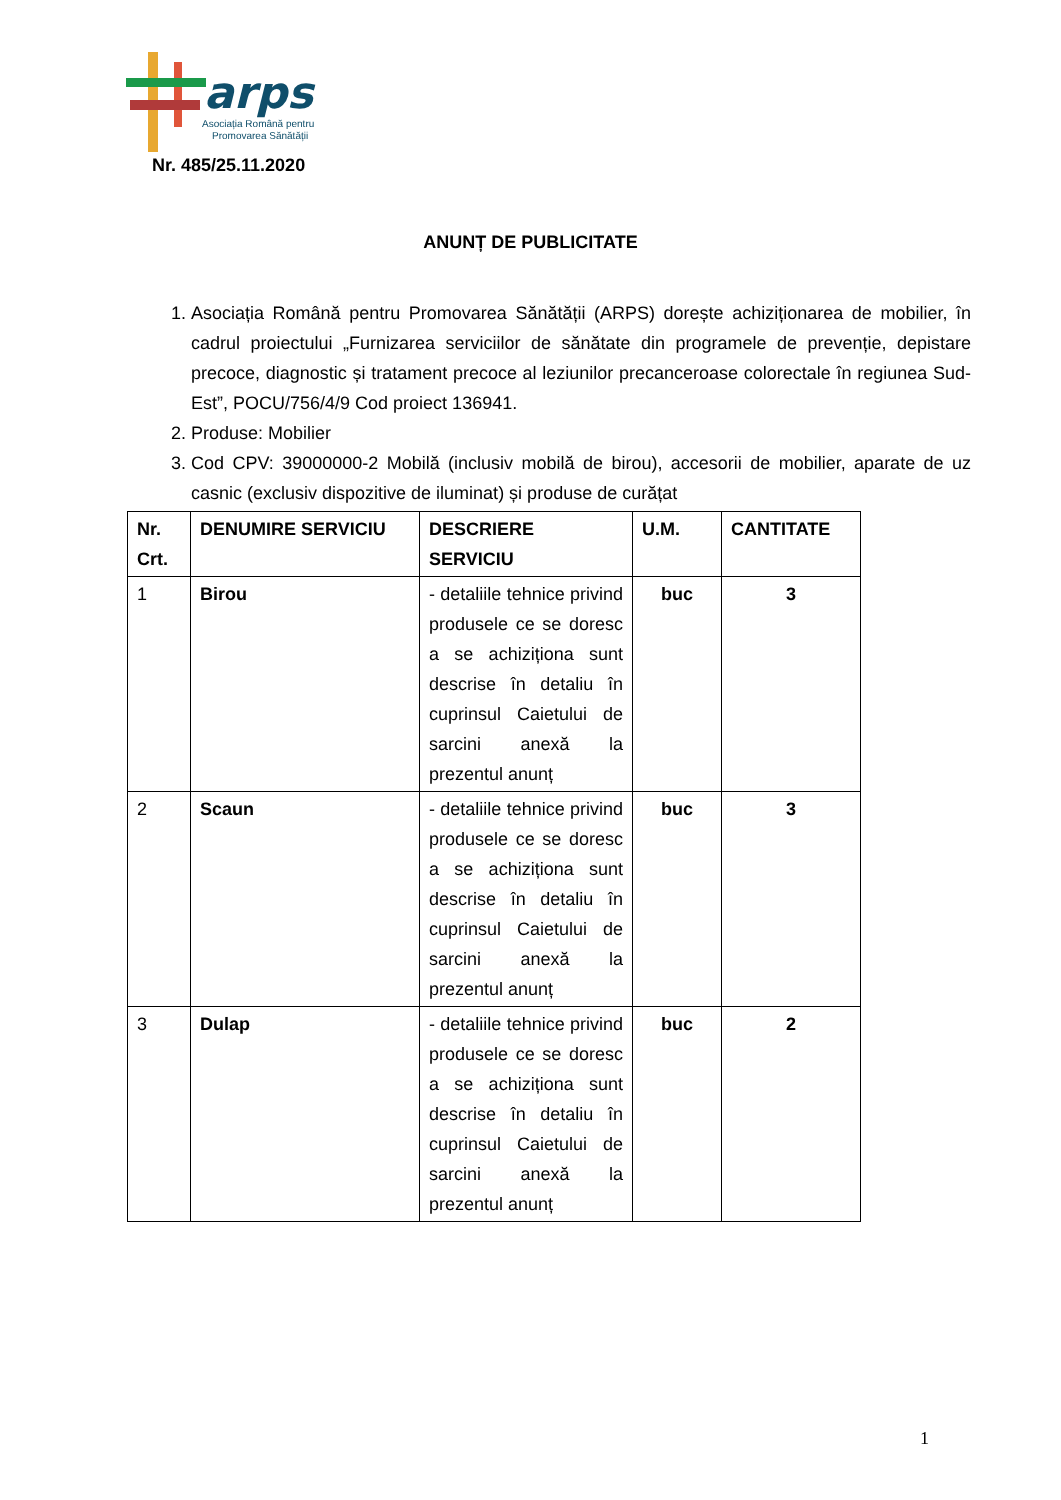arps
Asociația Română pentru
Promovarea Sănătății
Nr. 485/25.11.2020
ANUNȚ DE PUBLICITATE
1. Asociația Română pentru Promovarea Sănătății (ARPS) dorește achiziționarea de mobilier, în cadrul proiectului „Furnizarea serviciilor de sănătate din programele de prevenție, depistare precoce, diagnostic și tratament precoce al leziunilor precanceroase colorectale în regiunea Sud-Est”, POCU/756/4/9 Cod proiect 136941.
2. Produse: Mobilier
3. Cod CPV: 39000000-2 Mobilă (inclusiv mobilă de birou), accesorii de mobilier, aparate de uz casnic (exclusiv dispozitive de iluminat) și produse de curățat
| Nr. Crt. | DENUMIRE SERVICIU | DESCRIERE SERVICIU | U.M. | CANTITATE |
| --- | --- | --- | --- | --- |
| 1 | Birou | - detaliile tehnice privind produsele ce se doresc a se achiziționa sunt descrise în detaliu în cuprinsul Caietului de sarcini anexă la prezentul anunț | buc | 3 |
| 2 | Scaun | - detaliile tehnice privind produsele ce se doresc a se achiziționa sunt descrise în detaliu în cuprinsul Caietului de sarcini anexă la prezentul anunț | buc | 3 |
| 3 | Dulap | - detaliile tehnice privind produsele ce se doresc a se achiziționa sunt descrise în detaliu în cuprinsul Caietului de sarcini anexă la prezentul anunț | buc | 2 |
1